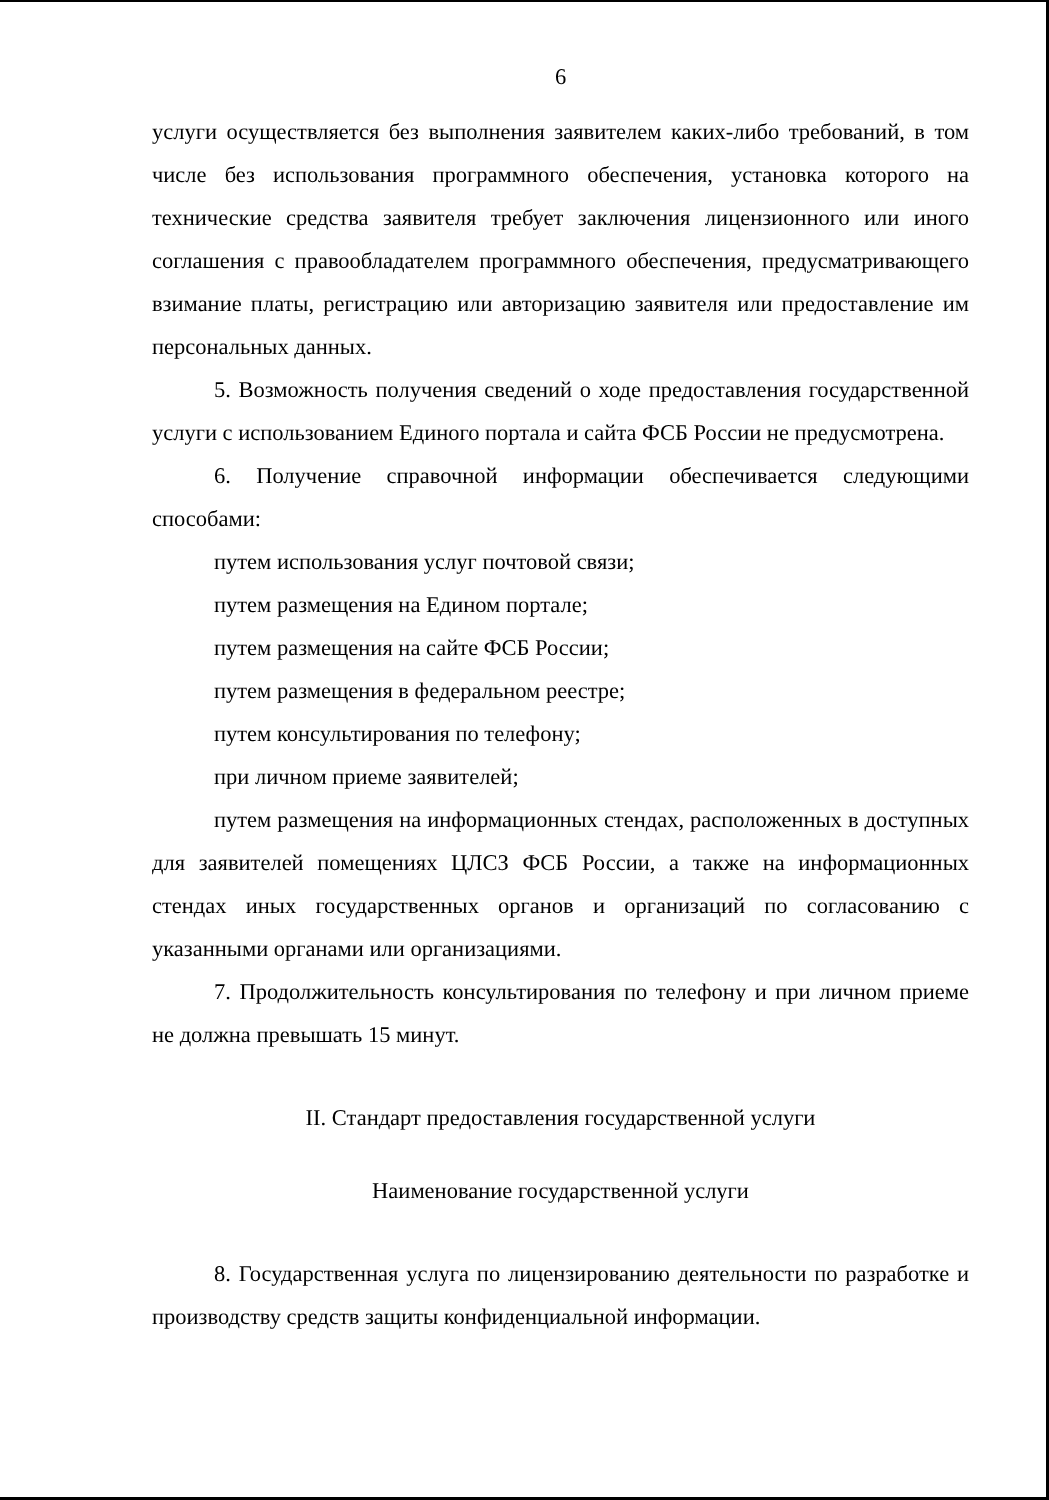6
услуги осуществляется без выполнения заявителем каких-либо требований, в том числе без использования программного обеспечения, установка которого на технические средства заявителя требует заключения лицензионного или иного соглашения с правообладателем программного обеспечения, предусматривающего взимание платы, регистрацию или авторизацию заявителя или предоставление им персональных данных.
5. Возможность получения сведений о ходе предоставления государственной услуги с использованием Единого портала и сайта ФСБ России не предусмотрена.
6. Получение справочной информации обеспечивается следующими способами:
путем использования услуг почтовой связи;
путем размещения на Едином портале;
путем размещения на сайте ФСБ России;
путем размещения в федеральном реестре;
путем консультирования по телефону;
при личном приеме заявителей;
путем размещения на информационных стендах, расположенных в доступных для заявителей помещениях ЦЛСЗ ФСБ России, а также на информационных стендах иных государственных органов и организаций по согласованию с указанными органами или организациями.
7. Продолжительность консультирования по телефону и при личном приеме не должна превышать 15 минут.
II. Стандарт предоставления государственной услуги
Наименование государственной услуги
8. Государственная услуга по лицензированию деятельности по разработке и производству средств защиты конфиденциальной информации.